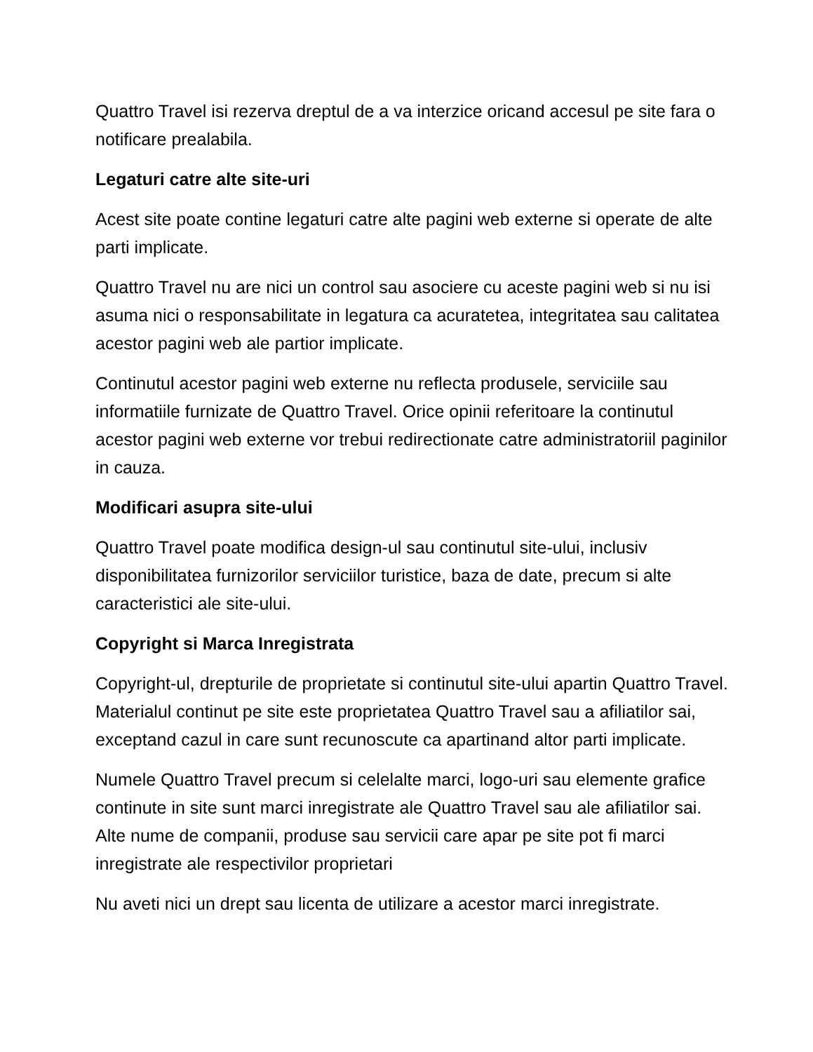Quattro Travel isi rezerva dreptul de a va interzice oricand accesul pe site fara o notificare prealabila.
Legaturi catre alte site-uri
Acest site poate contine legaturi catre alte pagini web externe si operate de alte parti implicate.
Quattro Travel nu are nici un control sau asociere cu aceste pagini web si nu isi asuma nici o responsabilitate in legatura ca acuratetea, integritatea sau calitatea acestor pagini web ale partior implicate.
Continutul acestor pagini web externe nu reflecta produsele, serviciile sau informatiile furnizate de Quattro Travel. Orice opinii referitoare la continutul acestor pagini web externe vor trebui redirectionate catre administratoriil paginilor in cauza.
Modificari asupra site-ului
Quattro Travel poate modifica design-ul sau continutul site-ului, inclusiv disponibilitatea furnizorilor serviciilor turistice, baza de date, precum si alte caracteristici ale site-ului.
Copyright si Marca Inregistrata
Copyright-ul, drepturile de proprietate si continutul site-ului apartin Quattro Travel. Materialul continut pe site este proprietatea Quattro Travel sau a afiliatilor sai, exceptand cazul in care sunt recunoscute ca apartinand altor parti implicate.
Numele Quattro Travel precum si celelalte marci, logo-uri sau elemente grafice continute in site sunt marci inregistrate ale Quattro Travel sau ale afiliatilor sai. Alte nume de companii, produse sau servicii care apar pe site pot fi marci inregistrate ale respectivilor proprietari
Nu aveti nici un drept sau licenta de utilizare a acestor marci inregistrate.